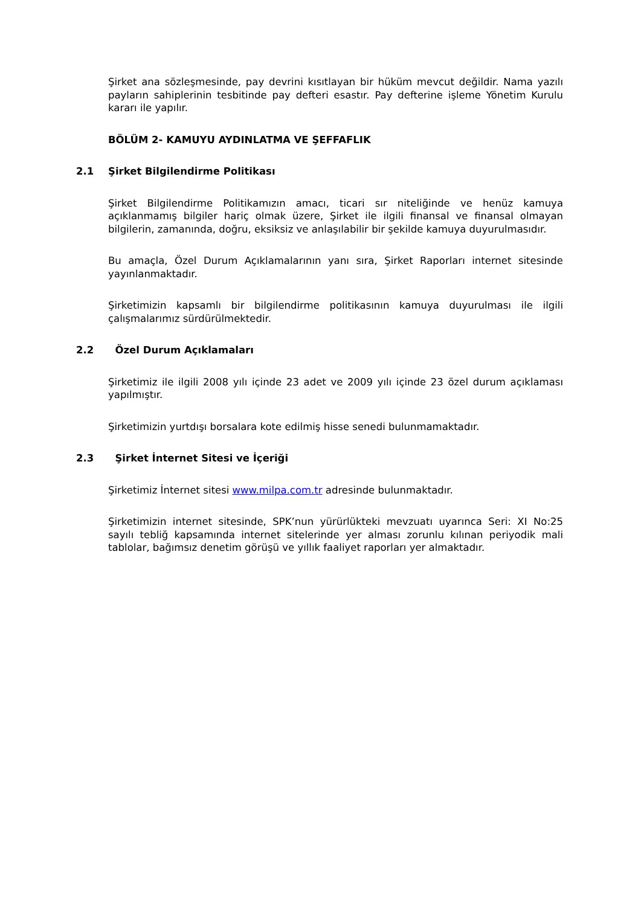Şirket ana sözleşmesinde, pay devrini kısıtlayan bir hüküm mevcut değildir. Nama yazılı payların sahiplerinin tesbitinde pay defteri esastır. Pay defterine işleme Yönetim Kurulu kararı ile yapılır.
BÖLÜM 2- KAMUYU AYDINLATMA VE ŞEFFAFLIK
2.1 Şirket Bilgilendirme Politikası
Şirket Bilgilendirme Politikamızın amacı, ticari sır niteliğinde ve henüz kamuya açıklanmamış bilgiler hariç olmak üzere, Şirket ile ilgili finansal ve finansal olmayan bilgilerin, zamanında, doğru, eksiksiz ve anlaşılabilir bir şekilde kamuya duyurulmasıdır.
Bu amaçla, Özel Durum Açıklamalarının yanı sıra, Şirket Raporları internet sitesinde yayınlanmaktadır.
Şirketimizin kapsamlı bir bilgilendirme politikasının kamuya duyurulması ile ilgili çalışmalarımız sürdürülmektedir.
2.2 Özel Durum Açıklamaları
Şirketimiz ile ilgili 2008 yılı içinde 23 adet ve 2009 yılı içinde 23 özel durum açıklaması yapılmıştır.
Şirketimizin yurtdışı borsalara kote edilmiş hisse senedi bulunmamaktadır.
2.3 Şirket İnternet Sitesi ve İçeriği
Şirketimiz İnternet sitesi www.milpa.com.tr adresinde bulunmaktadır.
Şirketimizin internet sitesinde, SPK’nun yürürlükteki mevzuatı uyarınca Seri: XI No:25 sayılı tebliğ kapsamında internet sitelerinde yer alması zorunlu kılınan periyodik mali tablolar, bağımsız denetim görüşü ve yıllık faaliyet raporları yer almaktadır.